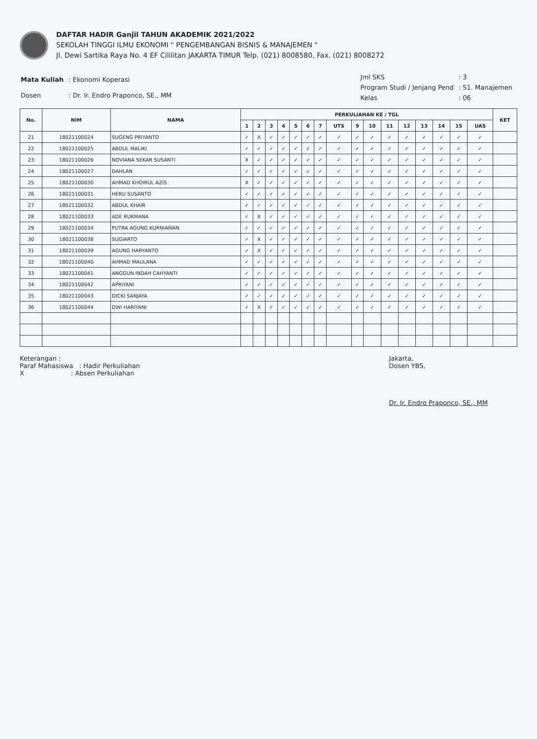DAFTAR HADIR Ganjil TAHUN AKADEMIK 2021/2022
SEKOLAH TINGGI ILMU EKONOMI " PENGEMBANGAN BISNIS & MANAJEMEN "
Jl. Dewi Sartika Raya No. 4 EF Cililitan JAKARTA TIMUR Telp. (021) 8008580, Fax. (021) 8008272
| Mata Kuliah | : Ekonomi Koperasi |
| Dosen | : Dr. Ir. Endro Praponco, SE., MM |
| Jml SKS | : 3 |
| Program Studi / Jenjang Pend | : S1. Manajemen |
| Kelas | : 06 |
| No. | NIM | NAMA | PERKULIAHAN KE / TGL | | | | | | | | | | | | | | | | KET |
| --- | --- | --- | --- | --- | --- | --- | --- | --- | --- | --- | --- | --- | --- | --- | --- | --- | --- | --- | --- |
| | | | 1 | 2 | 3 | 4 | 5 | 6 | 7 | UTS | 9 | 10 | 11 | 12 | 13 | 14 | 15 | UAS | |
| 21 | 18021100024 | SUGENG PRIYANTO | ✓ | X | ✓ | ✓ | ✓ | ✓ | ✓ | ✓ | ✓ | ✓ | ✓ | ✓ | ✓ | ✓ | ✓ | ✓ | |
| 22 | 18021100025 | ABDUL MALIKI | ✓ | ✓ | ✓ | ✓ | ✓ | ✓ | ✓ | ✓ | ✓ | ✓ | ✓ | ✓ | ✓ | ✓ | ✓ | ✓ | |
| 23 | 18021100026 | NOVIANA SEKAR SUSANTI | X | ✓ | ✓ | ✓ | ✓ | ✓ | ✓ | ✓ | ✓ | ✓ | ✓ | ✓ | ✓ | ✓ | ✓ | ✓ | |
| 24 | 18021100027 | DAHLAN | ✓ | ✓ | ✓ | ✓ | ✓ | ✓ | ✓ | ✓ | ✓ | ✓ | ✓ | ✓ | ✓ | ✓ | ✓ | ✓ | |
| 25 | 18021100030 | AHMAD KHOIRUL AZIS | X | ✓ | ✓ | ✓ | ✓ | ✓ | ✓ | ✓ | ✓ | ✓ | ✓ | ✓ | ✓ | ✓ | ✓ | ✓ | |
| 26 | 18021100031 | HERU SUSANTO | ✓ | ✓ | ✓ | ✓ | ✓ | ✓ | ✓ | ✓ | ✓ | ✓ | ✓ | ✓ | ✓ | ✓ | ✓ | ✓ | |
| 27 | 18021100032 | ABDUL KHAIR | ✓ | ✓ | ✓ | ✓ | ✓ | ✓ | ✓ | ✓ | ✓ | ✓ | ✓ | ✓ | ✓ | ✓ | ✓ | ✓ | |
| 28 | 18021100033 | ADE RUKMANA | ✓ | X | ✓ | ✓ | ✓ | ✓ | ✓ | ✓ | ✓ | ✓ | ✓ | ✓ | ✓ | ✓ | ✓ | ✓ | |
| 29 | 18021100034 | PUTRA AGUNG KURNIAWAN | ✓ | ✓ | ✓ | ✓ | ✓ | ✓ | ✓ | ✓ | ✓ | ✓ | ✓ | ✓ | ✓ | ✓ | ✓ | ✓ | |
| 30 | 18021100038 | SUGIARTO | ✓ | X | ✓ | ✓ | ✓ | ✓ | ✓ | ✓ | ✓ | ✓ | ✓ | ✓ | ✓ | ✓ | ✓ | ✓ | |
| 31 | 18021100039 | AGUNG HARYANTO | ✓ | X | ✓ | ✓ | ✓ | ✓ | ✓ | ✓ | ✓ | ✓ | ✓ | ✓ | ✓ | ✓ | ✓ | ✓ | |
| 32 | 18021100040 | AHMAD MAULANA | ✓ | ✓ | ✓ | ✓ | ✓ | ✓ | ✓ | ✓ | ✓ | ✓ | ✓ | ✓ | ✓ | ✓ | ✓ | ✓ | |
| 33 | 18021100041 | ANGGUN INDAH CAHYANTI | ✓ | ✓ | ✓ | ✓ | ✓ | ✓ | ✓ | ✓ | ✓ | ✓ | ✓ | ✓ | ✓ | ✓ | ✓ | ✓ | |
| 34 | 18021100042 | APRIYANI | ✓ | ✓ | ✓ | ✓ | ✓ | ✓ | ✓ | ✓ | ✓ | ✓ | ✓ | ✓ | ✓ | ✓ | ✓ | ✓ | |
| 35 | 18021100043 | DICKI SANJAYA | ✓ | ✓ | ✓ | ✓ | ✓ | ✓ | ✓ | ✓ | ✓ | ✓ | ✓ | ✓ | ✓ | ✓ | ✓ | ✓ | |
| 36 | 18021100044 | DWI HARIYANI | ✓ | X | ✓ | ✓ | ✓ | ✓ | ✓ | ✓ | ✓ | ✓ | ✓ | ✓ | ✓ | ✓ | ✓ | ✓ | |
Keterangan :
Paraf Mahasiswa : Hadir Perkuliahan
X : Absen Perkuliahan
Jakarta,
Dosen YBS,
Dr. Ir. Endro Praponco, SE., MM